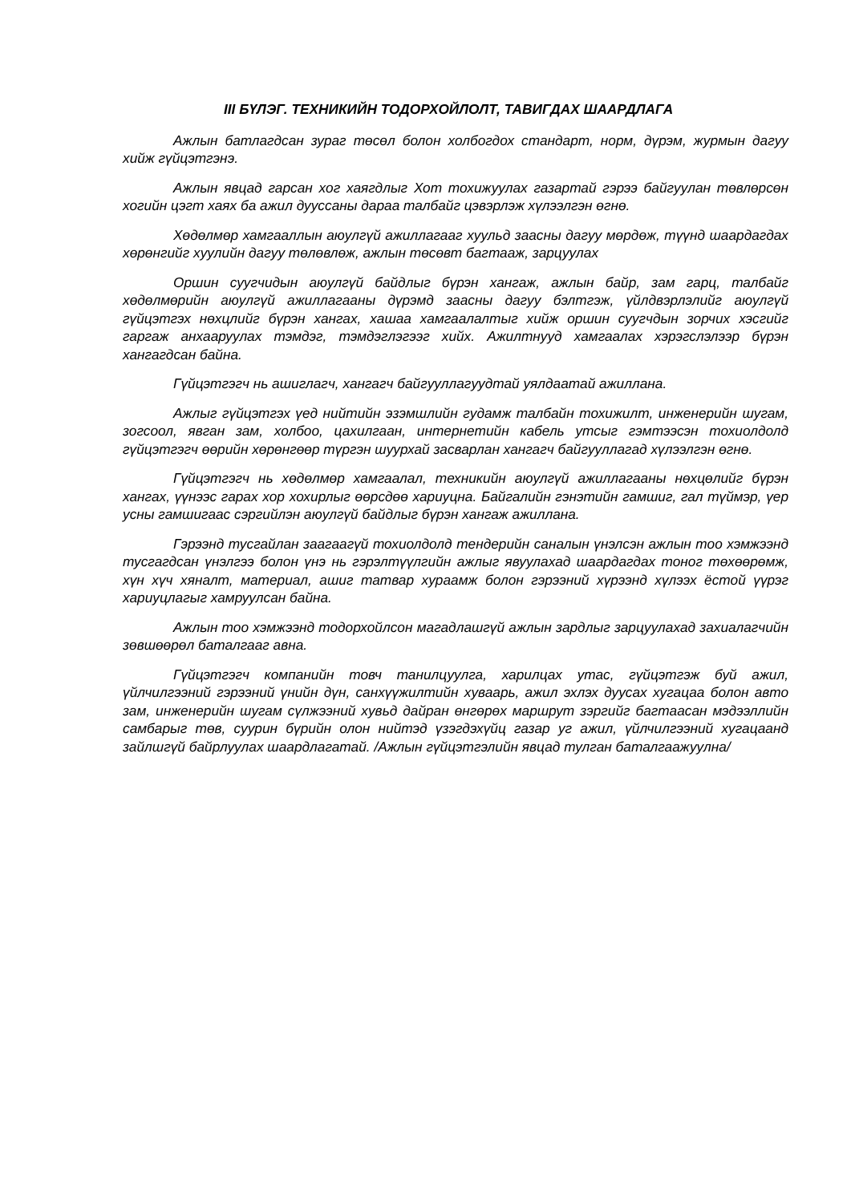III БҮЛЭГ. ТЕХНИКИЙН ТОДОРХОЙЛОЛТ, ТАВИГДАХ ШААРДЛАГА
Ажлын батлагдсан зураг төсөл болон холбогдох стандарт, норм, дүрэм, журмын дагуу хийж гүйцэтгэнэ.
Ажлын явцад гарсан хог хаягдлыг Хот тохижуулах газартай гэрээ байгуулан төвлөрсөн хогийн цэгт хаях ба ажил дууссаны дараа талбайг цэвэрлэж хүлээлгэн өгнө.
Хөдөлмөр хамгааллын аюулгүй ажиллагааг хуульд заасны дагуу мөрдөж, түүнд шаардагдах хөрөнгийг хуулийн дагуу төлөвлөж, ажлын төсөвт багтааж, зарцуулах
Оршин суугчидын аюулгүй байдлыг бүрэн хангаж, ажлын байр, зам гарц, талбайг хөдөлмөрийн аюулгүй ажиллагааны дүрэмд заасны дагуу бэлтгэж, үйлдвэрлэлийг аюулгүй гүйцэтгэх нөхцлийг бүрэн хангах, хашаа хамгаалалтыг хийж оршин суугчдын зорчих хэсгийг гаргаж анхааруулах тэмдэг, тэмдэглэгээг хийх. Ажилтнууд хамгаалах хэрэгслэлээр бүрэн хангагдсан байна.
Гүйцэтгэгч нь ашиглагч, хангагч байгууллагуудтай уялдаатай ажиллана.
Ажлыг гүйцэтгэх үед нийтийн эзэмшлийн гудамж талбайн тохижилт, инженерийн шугам, зогсоол, явган зам, холбоо, цахилгаан, интернетийн кабель утсыг гэмтээсэн тохиолдолд гүйцэтгэгч өөрийн хөрөнгөөр түргэн шуурхай засварлан хангагч байгууллагад хүлээлгэн өгнө.
Гүйцэтгэгч нь хөдөлмөр хамгаалал, техникийн аюулгүй ажиллагааны нөхцөлийг бүрэн хангах, үүнээс гарах хор хохирлыг өөрсдөө хариуцна. Байгалийн гэнэтийн гамшиг, гал түймэр, үер усны гамшигаас сэргийлэн аюулгүй байдлыг бүрэн хангаж ажиллана.
Гэрээнд тусгайлан заагаагүй тохиолдолд тендерийн саналын үнэлсэн ажлын тоо хэмжээнд тусгагдсан үнэлгээ болон үнэ нь гэрэлтүүлгийн ажлыг явуулахад шаардагдах тоног төхөөрөмж, хүн хүч хяналт, материал, ашиг татвар хураамж болон гэрээний хүрээнд хүлээх ёстой үүрэг хариуцлагыг хамруулсан байна.
Ажлын тоо хэмжээнд тодорхойлсон магадлашгүй ажлын зардлыг зарцуулахад захиалагчийн зөвшөөрөл баталгааг авна.
Гүйцэтгэгч компанийн товч танилцуулга, харилцах утас, гүйцэтгэж буй ажил, үйлчилгээний гэрээний үнийн дүн, санхүүжилтийн хуваарь, ажил эхлэх дуусах хугацаа болон авто зам, инженерийн шугам сүлжээний хувьд дайран өнгөрөх маршрут зэргийг багтаасан мэдээллийн самбарыг төв, суурин бүрийн олон нийтэд үзэгдэхүйц газар уг ажил, үйлчилгээний хугацаанд зайлшгүй байрлуулах шаардлагатай. /Ажлын гүйцэтгэлийн явцад тулган баталгаажуулна/